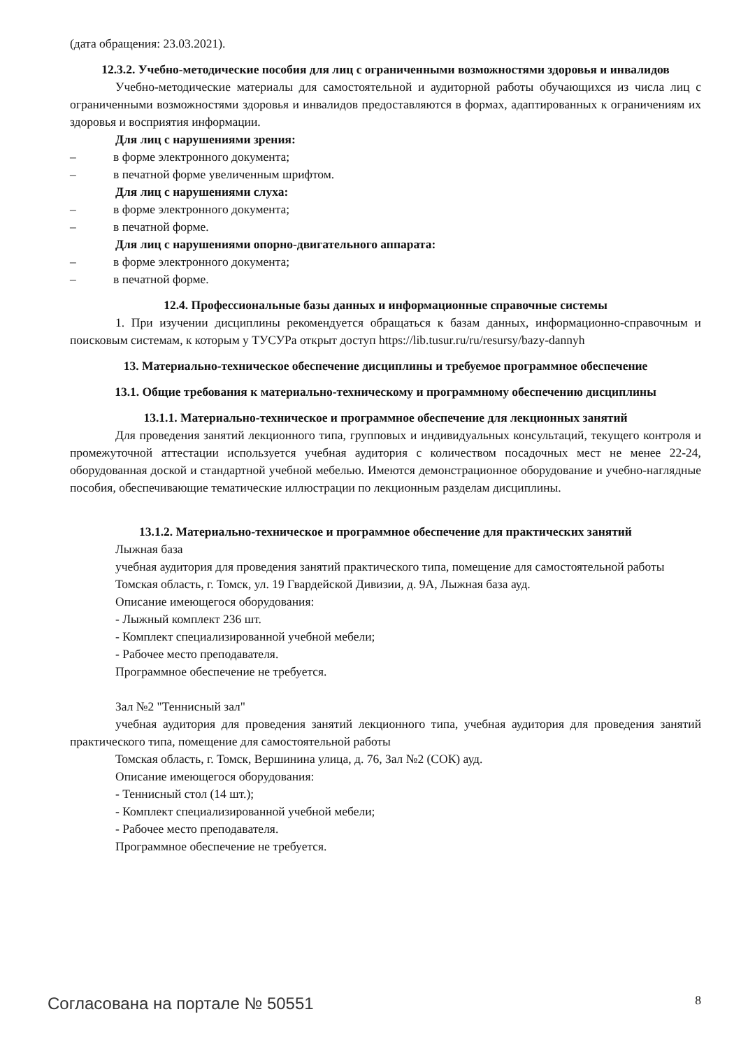(дата обращения: 23.03.2021).
12.3.2. Учебно-методические пособия для лиц с ограниченными возможностями здоровья и инвалидов
Учебно-методические материалы для самостоятельной и аудиторной работы обучающихся из числа лиц с ограниченными возможностями здоровья и инвалидов предоставляются в формах, адаптированных к ограничениям их здоровья и восприятия информации.
Для лиц с нарушениями зрения:
– в форме электронного документа;
– в печатной форме увеличенным шрифтом.
Для лиц с нарушениями слуха:
– в форме электронного документа;
– в печатной форме.
Для лиц с нарушениями опорно-двигательного аппарата:
– в форме электронного документа;
– в печатной форме.
12.4. Профессиональные базы данных и информационные справочные системы
1. При изучении дисциплины рекомендуется обращаться к базам данных, информационно-справочным и поисковым системам, к которым у ТУСУРа открыт доступ https://lib.tusur.ru/ru/resursy/bazy-dannyh
13. Материально-техническое обеспечение дисциплины и требуемое программное обеспечение
13.1. Общие требования к материально-техническому и программному обеспечению дисциплины
13.1.1. Материально-техническое и программное обеспечение для лекционных занятий
Для проведения занятий лекционного типа, групповых и индивидуальных консультаций, текущего контроля и промежуточной аттестации используется учебная аудитория с количеством посадочных мест не менее 22-24, оборудованная доской и стандартной учебной мебелью. Имеются демонстрационное оборудование и учебно-наглядные пособия, обеспечивающие тематические иллюстрации по лекционным разделам дисциплины.
13.1.2. Материально-техническое и программное обеспечение для практических занятий
Лыжная база
учебная аудитория для проведения занятий практического типа, помещение для самостоятельной работы
Томская область, г. Томск, ул. 19 Гвардейской Дивизии, д. 9А, Лыжная база ауд.
Описание имеющегося оборудования:
- Лыжный комплект 236 шт.
- Комплект специализированной учебной мебели;
- Рабочее место преподавателя.
Программное обеспечение не требуется.
Зал №2 "Теннисный зал"
учебная аудитория для проведения занятий лекционного типа, учебная аудитория для проведения занятий практического типа, помещение для самостоятельной работы
Томская область, г. Томск, Вершинина улица, д. 76, Зал №2 (СОК) ауд.
Описание имеющегося оборудования:
- Теннисный стол (14 шт.);
- Комплект специализированной учебной мебели;
- Рабочее место преподавателя.
Программное обеспечение не требуется.
Согласована на портале № 50551 8